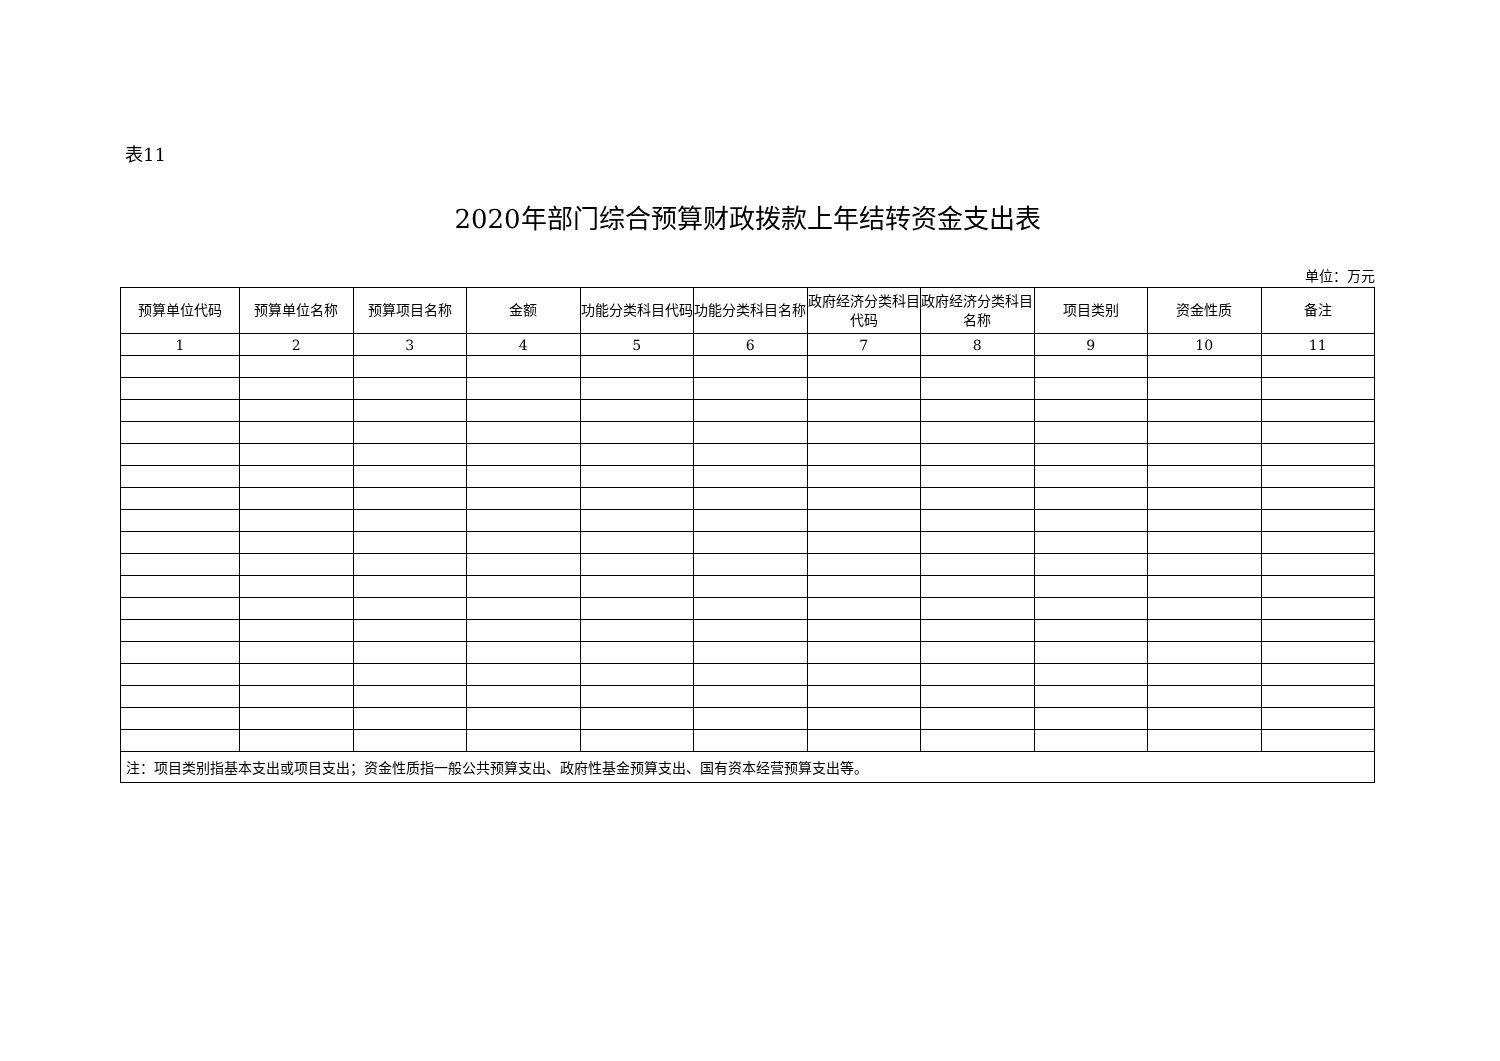表11
2020年部门综合预算财政拨款上年结转资金支出表
单位：万元
| 预算单位代码 | 预算单位名称 | 预算项目名称 | 金额 | 功能分类科目代码 | 功能分类科目名称 | 政府经济分类科目代码 | 政府经济分类科目名称 | 项目类别 | 资金性质 | 备注 |
| --- | --- | --- | --- | --- | --- | --- | --- | --- | --- | --- |
| 1 | 2 | 3 | 4 | 5 | 6 | 7 | 8 | 9 | 10 | 11 |
| 注：项目类别指基本支出或项目支出；资金性质指一般公共预算支出、政府性基金预算支出、国有资本经营预算支出等。 | | | | | | | | | | |